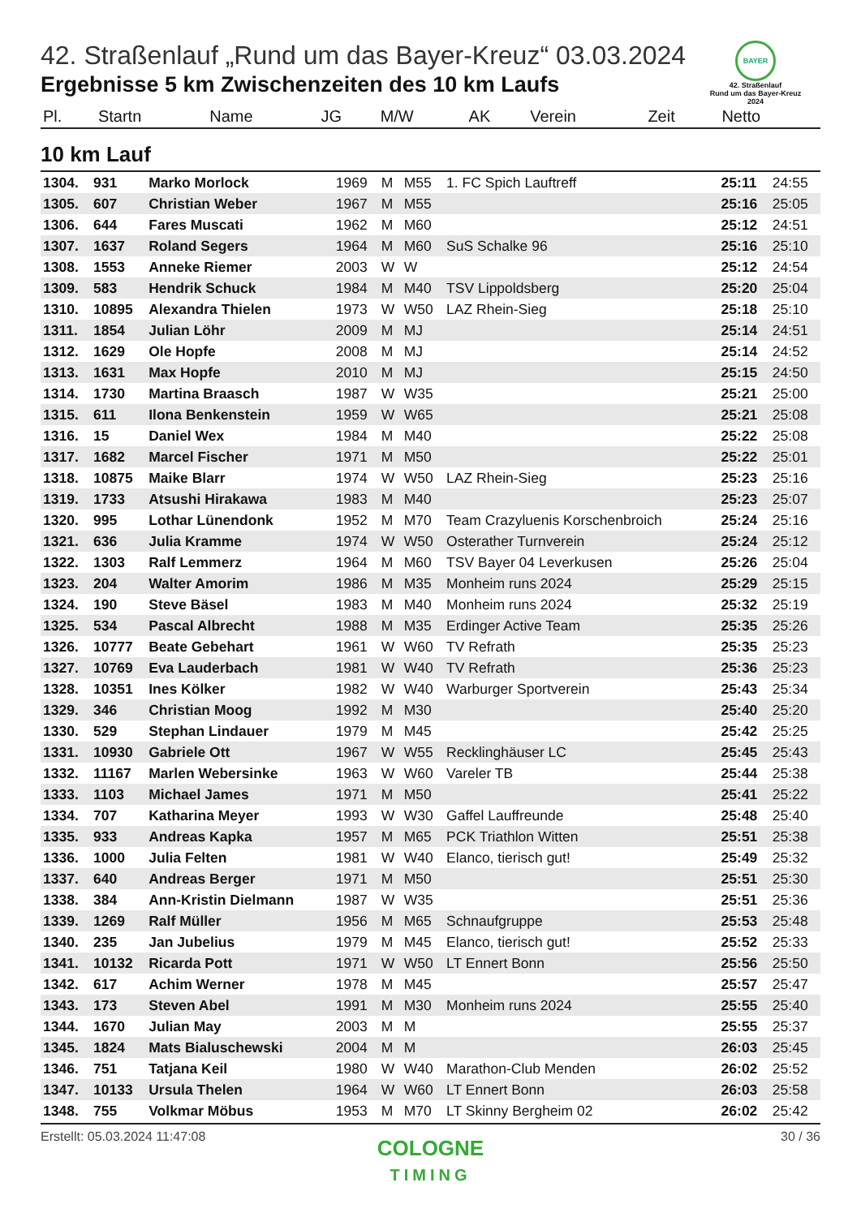BAYER
42. Straßenlauf
Rund um das Bayer-Kreuz
2024
42. Straßenlauf „Rund um das Bayer-Kreuz“ 03.03.2024
Ergebnisse 5 km Zwischenzeiten des 10 km Laufs
| Pl. | Startn | Name | JG | M/W | AK | Verein | Zeit | Netto |
| --- | --- | --- | --- | --- | --- | --- | --- | --- |
10 km Lauf
| 1304. | 931 | Marko Morlock | 1969 | M | M55 | 1. FC Spich Lauftreff | 25:11 | 24:55 |
| 1305. | 607 | Christian Weber | 1967 | M | M55 | | 25:16 | 25:05 |
| 1306. | 644 | Fares Muscati | 1962 | M | M60 | | 25:12 | 24:51 |
| 1307. | 1637 | Roland Segers | 1964 | M | M60 | SuS Schalke 96 | 25:16 | 25:10 |
| 1308. | 1553 | Anneke Riemer | 2003 | W | W | | 25:12 | 24:54 |
| 1309. | 583 | Hendrik Schuck | 1984 | M | M40 | TSV Lippoldsberg | 25:20 | 25:04 |
| 1310. | 10895 | Alexandra Thielen | 1973 | W | W50 | LAZ Rhein-Sieg | 25:18 | 25:10 |
| 1311. | 1854 | Julian Löhr | 2009 | M | MJ | | 25:14 | 24:51 |
| 1312. | 1629 | Ole Hopfe | 2008 | M | MJ | | 25:14 | 24:52 |
| 1313. | 1631 | Max Hopfe | 2010 | M | MJ | | 25:15 | 24:50 |
| 1314. | 1730 | Martina Braasch | 1987 | W | W35 | | 25:21 | 25:00 |
| 1315. | 611 | Ilona Benkenstein | 1959 | W | W65 | | 25:21 | 25:08 |
| 1316. | 15 | Daniel Wex | 1984 | M | M40 | | 25:22 | 25:08 |
| 1317. | 1682 | Marcel Fischer | 1971 | M | M50 | | 25:22 | 25:01 |
| 1318. | 10875 | Maike Blarr | 1974 | W | W50 | LAZ Rhein-Sieg | 25:23 | 25:16 |
| 1319. | 1733 | Atsushi Hirakawa | 1983 | M | M40 | | 25:23 | 25:07 |
| 1320. | 995 | Lothar Lünendonk | 1952 | M | M70 | Team Crazyluenis Korschenbroich | 25:24 | 25:16 |
| 1321. | 636 | Julia Kramme | 1974 | W | W50 | Osterather Turnverein | 25:24 | 25:12 |
| 1322. | 1303 | Ralf Lemmerz | 1964 | M | M60 | TSV Bayer 04 Leverkusen | 25:26 | 25:04 |
| 1323. | 204 | Walter Amorim | 1986 | M | M35 | Monheim runs 2024 | 25:29 | 25:15 |
| 1324. | 190 | Steve Bäsel | 1983 | M | M40 | Monheim runs 2024 | 25:32 | 25:19 |
| 1325. | 534 | Pascal Albrecht | 1988 | M | M35 | Erdinger Active Team | 25:35 | 25:26 |
| 1326. | 10777 | Beate Gebehart | 1961 | W | W60 | TV Refrath | 25:35 | 25:23 |
| 1327. | 10769 | Eva Lauderbach | 1981 | W | W40 | TV Refrath | 25:36 | 25:23 |
| 1328. | 10351 | Ines Kölker | 1982 | W | W40 | Warburger Sportverein | 25:43 | 25:34 |
| 1329. | 346 | Christian Moog | 1992 | M | M30 | | 25:40 | 25:20 |
| 1330. | 529 | Stephan Lindauer | 1979 | M | M45 | | 25:42 | 25:25 |
| 1331. | 10930 | Gabriele Ott | 1967 | W | W55 | Recklinghäuser LC | 25:45 | 25:43 |
| 1332. | 11167 | Marlen Webersinke | 1963 | W | W60 | Vareler TB | 25:44 | 25:38 |
| 1333. | 1103 | Michael James | 1971 | M | M50 | | 25:41 | 25:22 |
| 1334. | 707 | Katharina Meyer | 1993 | W | W30 | Gaffel Lauffreunde | 25:48 | 25:40 |
| 1335. | 933 | Andreas Kapka | 1957 | M | M65 | PCK Triathlon Witten | 25:51 | 25:38 |
| 1336. | 1000 | Julia Felten | 1981 | W | W40 | Elanco, tierisch gut! | 25:49 | 25:32 |
| 1337. | 640 | Andreas Berger | 1971 | M | M50 | | 25:51 | 25:30 |
| 1338. | 384 | Ann-Kristin Dielmann | 1987 | W | W35 | | 25:51 | 25:36 |
| 1339. | 1269 | Ralf Müller | 1956 | M | M65 | Schnaufgruppe | 25:53 | 25:48 |
| 1340. | 235 | Jan Jubelius | 1979 | M | M45 | Elanco, tierisch gut! | 25:52 | 25:33 |
| 1341. | 10132 | Ricarda Pott | 1971 | W | W50 | LT Ennert Bonn | 25:56 | 25:50 |
| 1342. | 617 | Achim Werner | 1978 | M | M45 | | 25:57 | 25:47 |
| 1343. | 173 | Steven Abel | 1991 | M | M30 | Monheim runs 2024 | 25:55 | 25:40 |
| 1344. | 1670 | Julian May | 2003 | M | M | | 25:55 | 25:37 |
| 1345. | 1824 | Mats Bialuschewski | 2004 | M | M | | 26:03 | 25:45 |
| 1346. | 751 | Tatjana Keil | 1980 | W | W40 | Marathon-Club Menden | 26:02 | 25:52 |
| 1347. | 10133 | Ursula Thelen | 1964 | W | W60 | LT Ennert Bonn | 26:03 | 25:58 |
| 1348. | 755 | Volkmar Möbus | 1953 | M | M70 | LT Skinny Bergheim 02 | 26:02 | 25:42 |
Erstellt: 05.03.2024 11:47:08 30 / 36
COLOGNE
TIMING